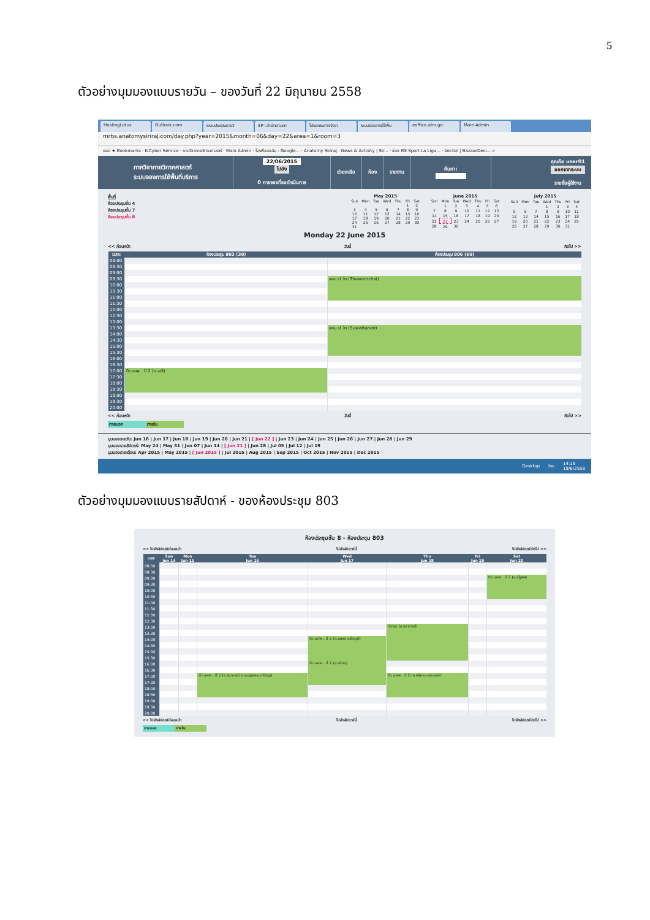5
ตัวอย่างมุมมองแบบรายวัน – ของวันที่ 22 มิถุนายน 2558
HostingLotus Outlook.com ระบบประเมินรายวิ SP--สำนักงานภา โปรแกรมการจัดก ระบบจองการใช้พื้น eoffice.alro.go. Main Admin
mrbs.anatomysiriraj.com/day.php?year=2015&month=06&day=22&area=1&room=3
แอป ★ Bookmarks · K-Cyber Service · ภาควิชากายวิภาคศาสตร์ · Main Admin · ไดรฟ์ของฉัน - Google... · Anatomy Siriraj · News & Activity | Sir... · ช่อง RS Sport La Liga... · Vector | BazaarDesi... »
ภาควิชากายวิภาคศาสตร์
ระบบจองการใช้พื้นที่บริการ
22/06/2015
ไปยัง
0 การจองที่รอดำเนินการ
ช่วยเหลือ ห้อง รายงาน ค้นหา: คุณคือ user01
ออกจากระบบ
รายชื่อผู้ใช้งาน
พื้นที่
ห้องประชุมชั้น 4
ห้องประชุมชั้น 7
ห้องประชุมชั้น 8
May 2015
| Sun | Mon | Tue | Wed | Thu | Fri | Sat |
| --- | --- | --- | --- | --- | --- | --- |
| | | | | | 1 | 2 |
| 3 | 4 | 5 | 6 | 7 | 8 | 9 |
| 10 | 11 | 12 | 13 | 14 | 15 | 16 |
| 17 | 18 | 19 | 20 | 21 | 22 | 23 |
| 24 | 25 | 26 | 27 | 28 | 29 | 30 |
| 31 | | | | | | |
June 2015
| Sun | Mon | Tue | Wed | Thu | Fri | Sat |
| --- | --- | --- | --- | --- | --- | --- |
| | 1 | 2 | 3 | 4 | 5 | 6 |
| 7 | 8 | 9 | 10 | 11 | 12 | 13 |
| 14 | 15 | 16 | 17 | 18 | 19 | 20 |
| 21 | 22 | 23 | 24 | 25 | 26 | 27 |
| 28 | 29 | 30 | | | | |
July 2015
| Sun | Mon | Tue | Wed | Thu | Fri | Sat |
| --- | --- | --- | --- | --- | --- | --- |
| | | | 1 | 2 | 3 | 4 |
| 5 | 6 | 7 | 8 | 9 | 10 | 11 |
| 12 | 13 | 14 | 15 | 16 | 17 | 18 |
| 19 | 20 | 21 | 22 | 23 | 24 | 25 |
| 26 | 27 | 28 | 29 | 30 | 31 | |
Monday 22 June 2015
<< ก่อนหน้า วันนี้ ถัดไป >>
| เวลา: | ห้องประชุม 803 (30) | ห้องประชุม 806 (60) |
| --- | --- | --- |
| 08:00 | | |
| 08:30 | | |
| 09:00 | | |
| 09:30 | | สอน ป. โท (Thawornchai) |
| 10:00 | | |
| 10:30 | | |
| 11:00 | | |
| 11:30 | | |
| 12:00 | | |
| 12:30 | | |
| 13:00 | | |
| 13:30 | | สอน ป. โท (Suwattanee) |
| 14:00 | | |
| 14:30 | | |
| 15:00 | | |
| 15:30 | | |
| 16:00 | | |
| 16:30 | | |
| 17:00 | ติว นศพ . ปี 2 (อ.เมธี) | |
| 17:30 | | |
| 18:00 | | |
| 18:30 | | |
| 19:00 | | |
| 19:30 | | |
| 20:00 | | |
<< ก่อนหน้า วันนี้ ถัดไป >>
ภายนอก ภายใน
มุมมองรายวัน: Jun 16 | Jun 17 | Jun 18 | Jun 19 | Jun 20 | Jun 21 | [ Jun 22 ] | Jun 23 | Jun 24 | Jun 25 | Jun 26 | Jun 27 | Jun 28 | Jun 29
มุมมองรายสัปดาห์: May 24 | May 31 | Jun 07 | Jun 14 | [ Jun 21 ] | Jun 28 | Jul 05 | Jul 12 | Jul 19
มุมมองรายเดือน: Apr 2015 | May 2015 | [ Jun 2015 ] | Jul 2015 | Aug 2015 | Sep 2015 | Oct 2015 | Nov 2015 | Dec 2015
Desktop ไทย 14:19
19/6/2558
ตัวอย่างมุมมองแบบรายสัปดาห์ - ของห้องประชุม 803
ห้องประชุมชั้น 8 - ห้องประชุม 803
<< ไปยังสัปดาห์ก่อนหน้า ไปยังสัปดาห์นี้ ไปยังสัปดาห์ถัดไป >>
| เวลา: | Sun Jun 14 | Mon Jun 15 | Tue Jun 16 | Wed Jun 17 | Thu Jun 18 | Fri Jun 19 | Sat Jun 20 |
| --- | --- | --- | --- | --- | --- | --- | --- |
| 08:00 | | | | | | | |
| 08:30 | | | | | | | |
| 09:00 | | | | | | | ติว นศพ . ปี 2 (อ.ณัฐพล) |
| 09:30 | | | | | | | |
| 10:00 | | | | | | | |
| 10:30 | | | | | | | |
| 11:00 | | | | | | | |
| 11:30 | | | | | | | |
| 12:00 | | | | | | | |
| 12:30 | | | | | | | |
| 13:00 | | | | | ประชุม (อ.ธนาภรณ์) | | |
| 13:30 | | | | | | | |
| 14:00 | | | | ติว นศพ . ปี 2 (อ.พลอย อ.พีรวุฒิ) | | | |
| 14:30 | | | | | | | |
| 15:00 | | | | | | | |
| 15:30 | | | | | | | |
| 16:00 | | | | ติว นศพ . ปี 2 (อ.ธนิศร) | | | |
| 16:30 | | | | | | | |
| 17:00 | | | ติว นศพ . ปี 2 (อ.ธนาภรณ์ อ.เบญจพร อ.ปรัชญา) | | ติว นศพ . ปี 2 (อ.ศุลียา อ.ศุภฤกษ์) | | |
| 17:30 | | | | | | | |
| 18:00 | | | | | | | |
| 18:30 | | | | | | | |
| 19:00 | | | | | | | |
| 19:30 | | | | | | | |
| 20:00 | | | | | | | |
<< ไปยังสัปดาห์ก่อนหน้า ไปยังสัปดาห์นี้ ไปยังสัปดาห์ถัดไป >>
ภายนอก ภายใน